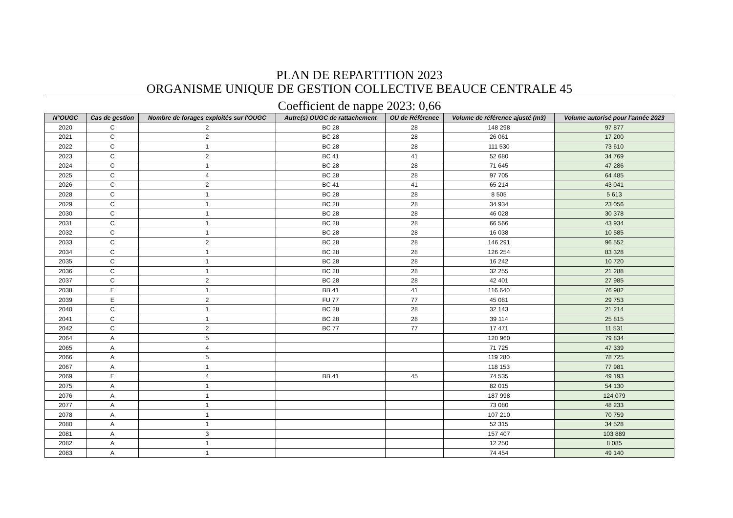PLAN DE REPARTITION 2023
ORGANISME UNIQUE DE GESTION COLLECTIVE BEAUCE CENTRALE 45
Coefficient de nappe 2023: 0,66
| N°OUGC | Cas de gestion | Nombre de forages exploités sur l'OUGC | Autre(s) OUGC de rattachement | OU de Référence | Volume de référence ajusté (m3) | Volume autorisé pour l'année 2023 |
| --- | --- | --- | --- | --- | --- | --- |
| 2020 | C | 2 | BC 28 | 28 | 148 298 | 97 877 |
| 2021 | C | 2 | BC 28 | 28 | 26 061 | 17 200 |
| 2022 | C | 1 | BC 28 | 28 | 111 530 | 73 610 |
| 2023 | C | 2 | BC 41 | 41 | 52 680 | 34 769 |
| 2024 | C | 1 | BC 28 | 28 | 71 645 | 47 286 |
| 2025 | C | 4 | BC 28 | 28 | 97 705 | 64 485 |
| 2026 | C | 2 | BC 41 | 41 | 65 214 | 43 041 |
| 2028 | C | 1 | BC 28 | 28 | 8 505 | 5 613 |
| 2029 | C | 1 | BC 28 | 28 | 34 934 | 23 056 |
| 2030 | C | 1 | BC 28 | 28 | 46 028 | 30 378 |
| 2031 | C | 1 | BC 28 | 28 | 66 566 | 43 934 |
| 2032 | C | 1 | BC 28 | 28 | 16 038 | 10 585 |
| 2033 | C | 2 | BC 28 | 28 | 146 291 | 96 552 |
| 2034 | C | 1 | BC 28 | 28 | 126 254 | 83 328 |
| 2035 | C | 1 | BC 28 | 28 | 16 242 | 10 720 |
| 2036 | C | 1 | BC 28 | 28 | 32 255 | 21 288 |
| 2037 | C | 2 | BC 28 | 28 | 42 401 | 27 985 |
| 2038 | E | 1 | BB 41 | 41 | 116 640 | 76 982 |
| 2039 | E | 2 | FU 77 | 77 | 45 081 | 29 753 |
| 2040 | C | 1 | BC 28 | 28 | 32 143 | 21 214 |
| 2041 | C | 1 | BC 28 | 28 | 39 114 | 25 815 |
| 2042 | C | 2 | BC 77 | 77 | 17 471 | 11 531 |
| 2064 | A | 5 | | | 120 960 | 79 834 |
| 2065 | A | 4 | | | 71 725 | 47 339 |
| 2066 | A | 5 | | | 119 280 | 78 725 |
| 2067 | A | 1 | | | 118 153 | 77 981 |
| 2069 | E | 4 | BB 41 | 45 | 74 535 | 49 193 |
| 2075 | A | 1 | | | 82 015 | 54 130 |
| 2076 | A | 1 | | | 187 998 | 124 079 |
| 2077 | A | 1 | | | 73 080 | 48 233 |
| 2078 | A | 1 | | | 107 210 | 70 759 |
| 2080 | A | 1 | | | 52 315 | 34 528 |
| 2081 | A | 3 | | | 157 407 | 103 889 |
| 2082 | A | 1 | | | 12 250 | 8 085 |
| 2083 | A | 1 | | | 74 454 | 49 140 |